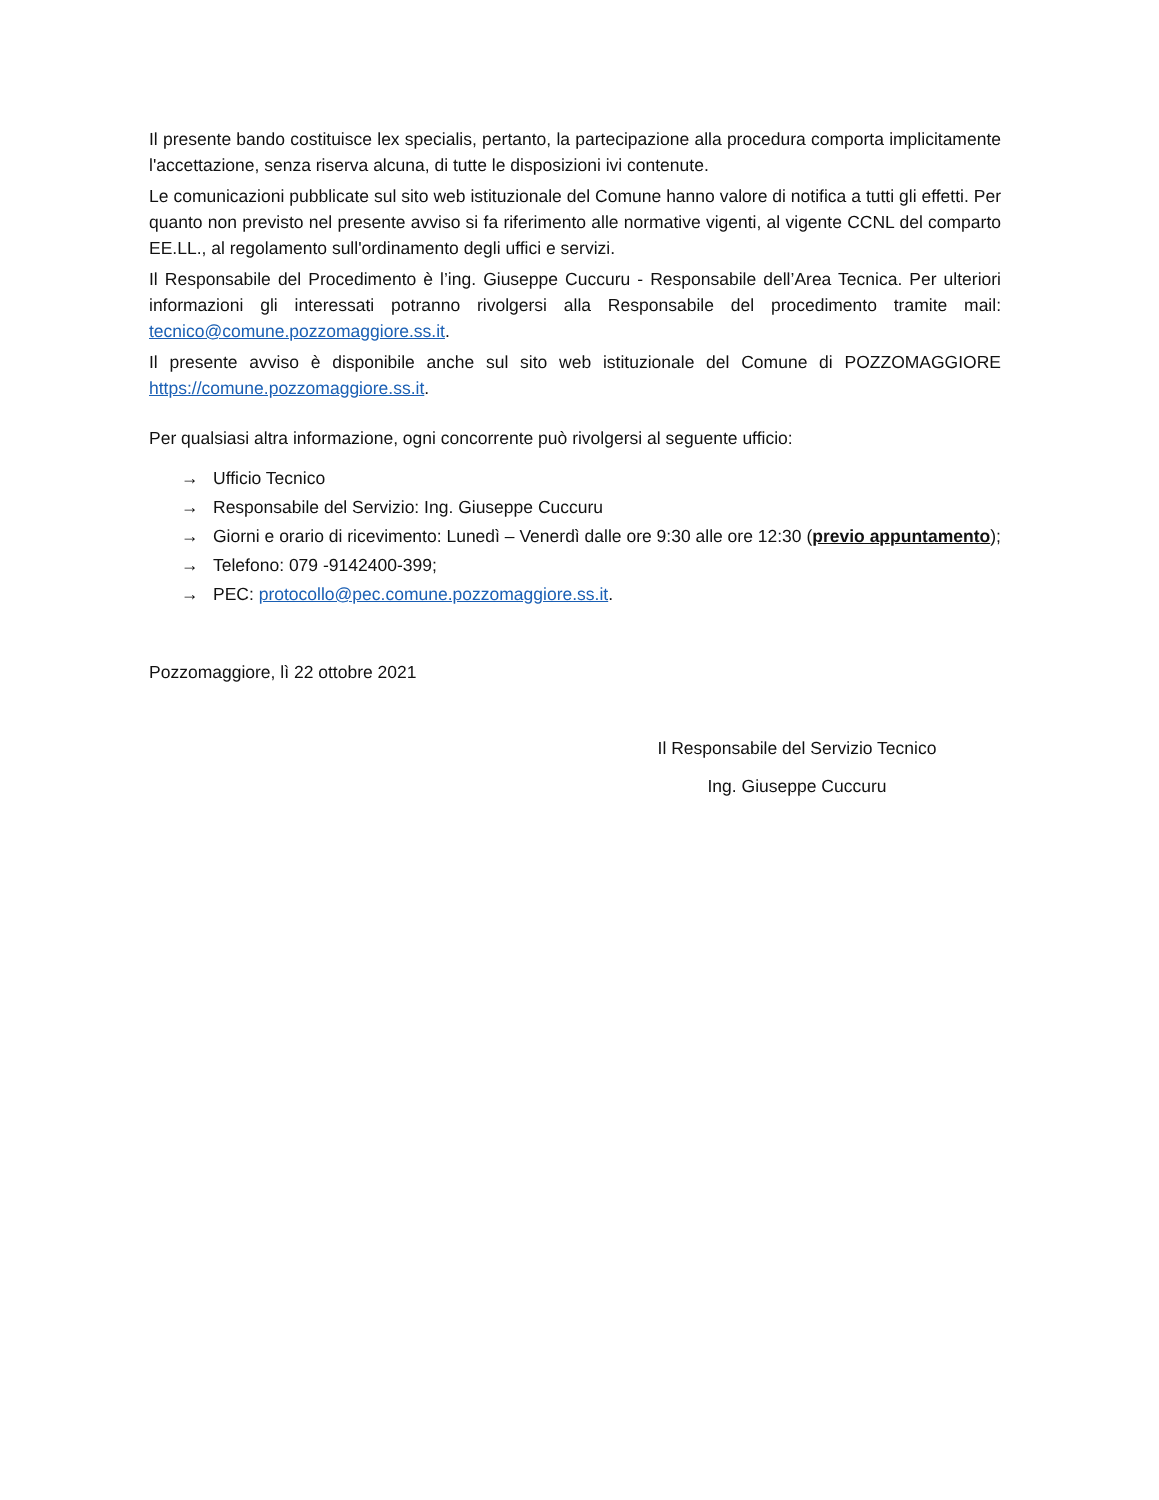Il presente bando costituisce lex specialis, pertanto, la partecipazione alla procedura comporta implicitamente l'accettazione, senza riserva alcuna, di tutte le disposizioni ivi contenute.
Le comunicazioni pubblicate sul sito web istituzionale del Comune hanno valore di notifica a tutti gli effetti. Per quanto non previsto nel presente avviso si fa riferimento alle normative vigenti, al vigente CCNL del comparto EE.LL., al regolamento sull'ordinamento degli uffici e servizi.
Il Responsabile del Procedimento è l’ing. Giuseppe Cuccuru - Responsabile dell’Area Tecnica. Per ulteriori informazioni gli interessati potranno rivolgersi alla Responsabile del procedimento tramite mail: tecnico@comune.pozzomaggiore.ss.it.
Il presente avviso è disponibile anche sul sito web istituzionale del Comune di POZZOMAGGIORE https://comune.pozzomaggiore.ss.it.
Per qualsiasi altra informazione, ogni concorrente può rivolgersi al seguente ufficio:
→ Ufficio Tecnico
→ Responsabile del Servizio: Ing. Giuseppe Cuccuru
→ Giorni e orario di ricevimento: Lunedì – Venerdì dalle ore 9:30 alle ore 12:30 (previo appuntamento);
→ Telefono: 079 -9142400-399;
→ PEC: protocollo@pec.comune.pozzomaggiore.ss.it.
Pozzomaggiore, lì 22 ottobre 2021
Il Responsabile del Servizio Tecnico
Ing. Giuseppe Cuccuru